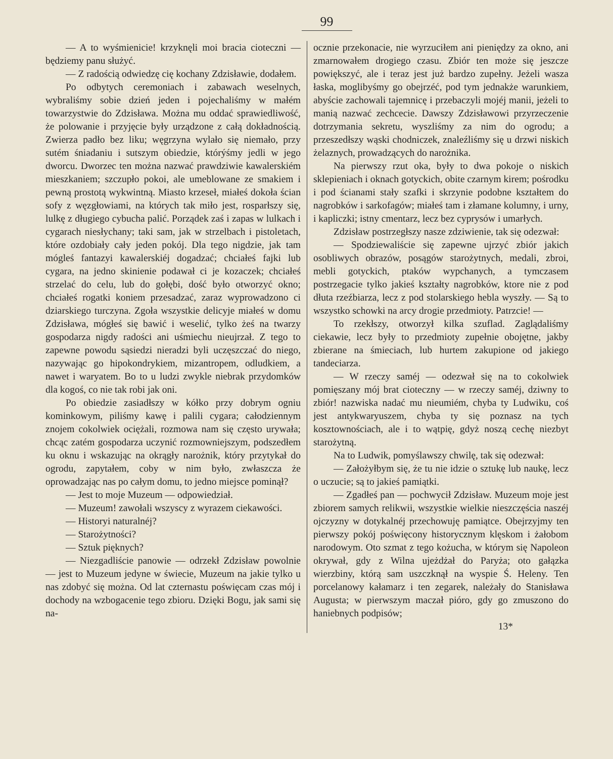99
— A to wyśmienicie! krzyknęli moi bracia cioteczni — będziemy panu służyć.
— Z radością odwiedzę cię kochany Zdzisławie, dodałem.
Po odbytych ceremoniach i zabawach weselnych, wybraliśmy sobie dzień jeden i pojechaliśmy w małém towarzystwie do Zdzisława. Można mu oddać sprawiedliwość, że polowanie i przyjęcie były urządzone z całą dokładnością. Zwierza padło bez liku; węgrzyna wylało się niemało, przy sutém śniadaniu i sutszym obiedzie, którýśmy jedli w jego dworcu. Dworzec ten można nazwać prawdziwie kawalerskiém mieszkaniem; szczupło pokoi, ale umeblowane ze smakiem i pewną prostotą wykwintną. Miasto krzeseł, miałeś dokoła ścian sofy z węzgłowiami, na których tak miło jest, rosparłszy się, lulkę z długiego cybucha palić. Porządek zaś i zapas w lulkach i cygarach niesłychany; taki sam, jak w strzelbach i pistoletach, które ozdobiały cały jeden pokój. Dla tego nigdzie, jak tam mógleś fantazyi kawalerskiéj dogadzać; chciałeś fajki lub cygara, na jedno skinienie podawał ci je kozaczek; chciałeś strzelać do celu, lub do gołębi, dość było otworzyć okno; chciałeś rogatki koniem przesadzać, zaraz wyprowadzono ci dziarskiego turczyna. Zgoła wszystkie delicyje miałeś w domu Zdzisława, mógłeś się bawić i weselić, tylko żeś na twarzy gospodarza nigdy radości ani uśmiechu nieujrzał. Z tego to zapewne powodu sąsiedzi nieradzi byli uczęszczać do niego, nazywając go hipokondrykiem, mizantropem, odludkiem, a nawet i waryatem. Bo to u ludzi zwykle niebrak przydomków dla kogoś, co nie tak robi jak oni.
Po obiedzie zasiadłszy w kółko przy dobrym ogniu kominkowym, piliśmy kawę i palili cygara; całodziennym znojem cokolwiek ociężali, rozmowa nam się często urywała; chcąc zatém gospodarza uczynić rozmowniejszym, podszedłem ku oknu i wskazując na okrągły narożnik, który przytykał do ogrodu, zapytałem, coby w nim było, zwłaszcza że oprowadzając nas po całym domu, to jedno miejsce pominął?
— Jest to moje Muzeum — odpowiedział.
— Muzeum! zawołali wszyscy z wyrazem ciekawości.
— Historyi naturalnéj?
— Starożytności?
— Sztuk pięknych?
— Niezgadliście panowie — odrzekł Zdzisław powolnie — jest to Muzeum jedyne w świecie, Muzeum na jakie tylko u nas zdobyć się można. Od lat czternastu poświęcam czas mój i dochody na wzbogacenie tego zbioru. Dzięki Bogu, jak sami się na-
ocznie przekonacie, nie wyrzuciłem ani pieniędzy za okno, ani zmarnowałem drogiego czasu. Zbiór ten może się jeszcze powiększyć, ale i teraz jest już bardzo zupełny. Jeżeli wasza łaska, moglibyśmy go obejrzéć, pod tym jednakże warunkiem, abyście zachowali tajemnicę i przebaczyli mojéj manii, jeżeli to manią nazwać zechcecie. Dawszy Zdzisławowi przyrzeczenie dotrzymania sekretu, wyszliśmy za nim do ogrodu; a przeszedłszy wąski chodniczek, znaleźliśmy się u drzwi niskich żelaznych, prowadzących do narożnika.
Na pierwszy rzut oka, były to dwa pokoje o niskich sklepieniach i oknach gotyckich, obite czarnym kirem; pośrodku i pod ścianami stały szafki i skrzynie podobne kształtem do nagrobków i sarkofagów; miałeś tam i złamane kolumny, i urny, i kapliczki; istny cmentarz, lecz bez cyprysów i umarłych.
Zdzisław postrzegłszy nasze zdziwienie, tak się odezwał:
— Spodziewaliście się zapewne ujrzyć zbiór jakich osobliwych obrazów, posągów starożytnych, medali, zbroi, mebli gotyckich, ptaków wypchanych, a tymczasem postrzegacie tylko jakieś kształty nagrobków, ktore nie z pod dłuta rzeźbiarza, lecz z pod stolarskiego hebla wyszły. — Są to wszystko schowki na arcy drogie przedmioty. Patrzcie! —
To rzekłszy, otworzył kilka szuflad. Zaglądaliśmy ciekawie, lecz były to przedmioty zupełnie obojętne, jakby zbierane na śmieciach, lub hurtem zakupione od jakiego tandeciarza.
— W rzeczy saméj — odezwał się na to cokolwiek pomięszany mój brat cioteczny — w rzeczy saméj, dziwny to zbiór! nazwiska nadać mu nieumiém, chyba ty Ludwiku, coś jest antykwaryuszem, chyba ty się poznasz na tych kosztownościach, ale i to wątpię, gdyż noszą cechę niezbyt starożytną.
Na to Ludwik, pomyślawszy chwilę, tak się odezwał:
— Założyłbym się, że tu nie idzie o sztukę lub naukę, lecz o uczucie; są to jakieś pamiątki.
— Zgadłeś pan — pochwycił Zdzisław. Muzeum moje jest zbiorem samych relikwii, wszystkie wielkie nieszczęścia naszéj ojczyzny w dotykalnéj przechowuję pamiątce. Obejrzyjmy ten pierwszy pokój poświęcony historycznym klęskom i żałobom narodowym. Oto szmat z tego kożucha, w którym się Napoleon okrywał, gdy z Wilna ujeżdżał do Paryża; oto gałązka wierzbiny, którą sam uszczknął na wyspie Ś. Heleny. Ten porcelanowy kałamarz i ten zegarek, należały do Stanisława Augusta; w pierwszym maczał pióro, gdy go zmuszono do haniebnych podpisów;
13*